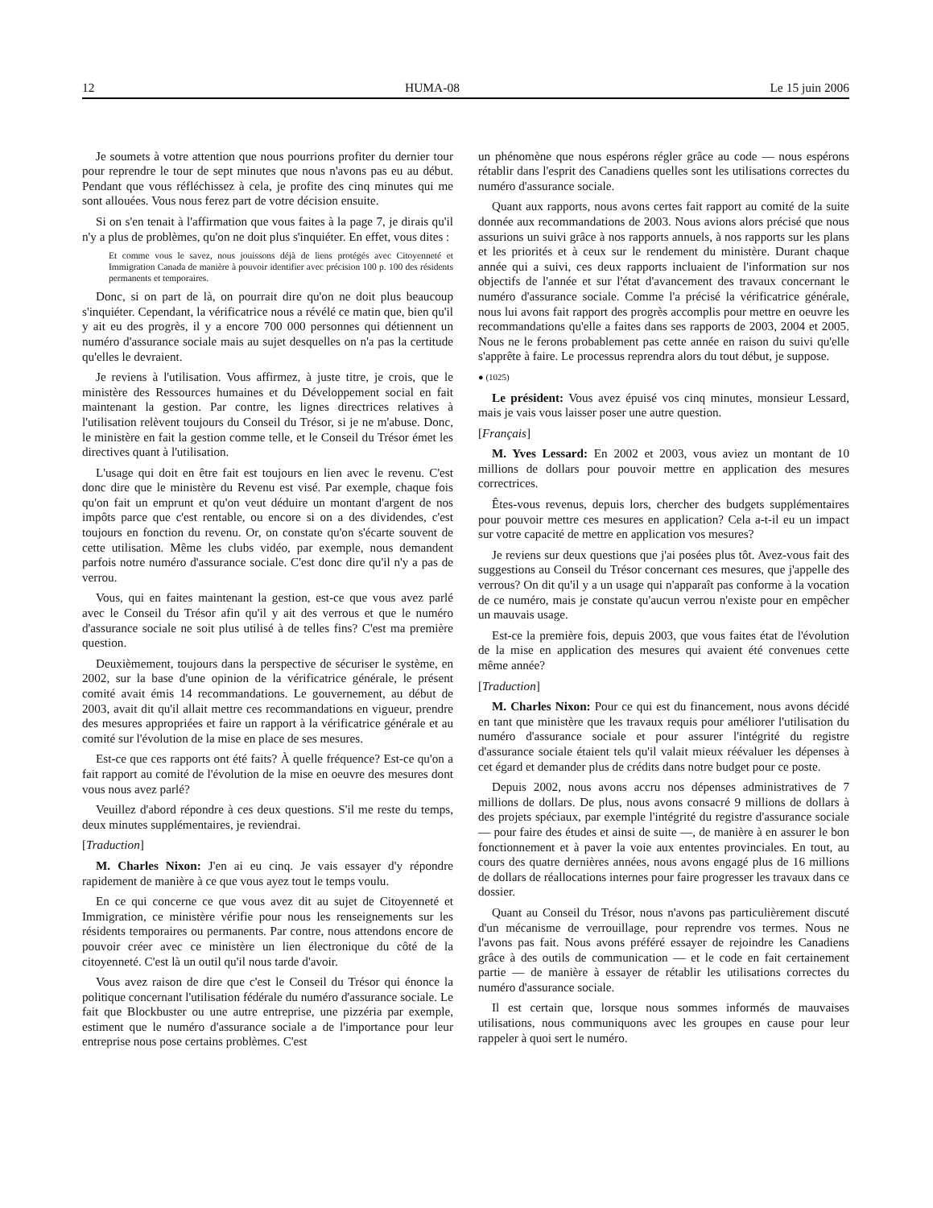12 HUMA-08 Le 15 juin 2006
Je soumets à votre attention que nous pourrions profiter du dernier tour pour reprendre le tour de sept minutes que nous n'avons pas eu au début. Pendant que vous réfléchissez à cela, je profite des cinq minutes qui me sont allouées. Vous nous ferez part de votre décision ensuite.
Si on s'en tenait à l'affirmation que vous faites à la page 7, je dirais qu'il n'y a plus de problèmes, qu'on ne doit plus s'inquiéter. En effet, vous dites :
Et comme vous le savez, nous jouissons déjà de liens protégés avec Citoyenneté et Immigration Canada de manière à pouvoir identifier avec précision 100 p. 100 des résidents permanents et temporaires.
Donc, si on part de là, on pourrait dire qu'on ne doit plus beaucoup s'inquiéter. Cependant, la vérificatrice nous a révélé ce matin que, bien qu'il y ait eu des progrès, il y a encore 700 000 personnes qui détiennent un numéro d'assurance sociale mais au sujet desquelles on n'a pas la certitude qu'elles le devraient.
Je reviens à l'utilisation. Vous affirmez, à juste titre, je crois, que le ministère des Ressources humaines et du Développement social en fait maintenant la gestion. Par contre, les lignes directrices relatives à l'utilisation relèvent toujours du Conseil du Trésor, si je ne m'abuse. Donc, le ministère en fait la gestion comme telle, et le Conseil du Trésor émet les directives quant à l'utilisation.
L'usage qui doit en être fait est toujours en lien avec le revenu. C'est donc dire que le ministère du Revenu est visé. Par exemple, chaque fois qu'on fait un emprunt et qu'on veut déduire un montant d'argent de nos impôts parce que c'est rentable, ou encore si on a des dividendes, c'est toujours en fonction du revenu. Or, on constate qu'on s'écarte souvent de cette utilisation. Même les clubs vidéo, par exemple, nous demandent parfois notre numéro d'assurance sociale. C'est donc dire qu'il n'y a pas de verrou.
Vous, qui en faites maintenant la gestion, est-ce que vous avez parlé avec le Conseil du Trésor afin qu'il y ait des verrous et que le numéro d'assurance sociale ne soit plus utilisé à de telles fins? C'est ma première question.
Deuxièmement, toujours dans la perspective de sécuriser le système, en 2002, sur la base d'une opinion de la vérificatrice générale, le présent comité avait émis 14 recommandations. Le gouvernement, au début de 2003, avait dit qu'il allait mettre ces recommandations en vigueur, prendre des mesures appropriées et faire un rapport à la vérificatrice générale et au comité sur l'évolution de la mise en place de ses mesures.
Est-ce que ces rapports ont été faits? À quelle fréquence? Est-ce qu'on a fait rapport au comité de l'évolution de la mise en oeuvre des mesures dont vous nous avez parlé?
Veuillez d'abord répondre à ces deux questions. S'il me reste du temps, deux minutes supplémentaires, je reviendrai.
[Traduction]
M. Charles Nixon: J'en ai eu cinq. Je vais essayer d'y répondre rapidement de manière à ce que vous ayez tout le temps voulu.
En ce qui concerne ce que vous avez dit au sujet de Citoyenneté et Immigration, ce ministère vérifie pour nous les renseignements sur les résidents temporaires ou permanents. Par contre, nous attendons encore de pouvoir créer avec ce ministère un lien électronique du côté de la citoyenneté. C'est là un outil qu'il nous tarde d'avoir.
Vous avez raison de dire que c'est le Conseil du Trésor qui énonce la politique concernant l'utilisation fédérale du numéro d'assurance sociale. Le fait que Blockbuster ou une autre entreprise, une pizzéria par exemple, estiment que le numéro d'assurance sociale a de l'importance pour leur entreprise nous pose certains problèmes. C'est
un phénomène que nous espérons régler grâce au code — nous espérons rétablir dans l'esprit des Canadiens quelles sont les utilisations correctes du numéro d'assurance sociale.
Quant aux rapports, nous avons certes fait rapport au comité de la suite donnée aux recommandations de 2003. Nous avions alors précisé que nous assurions un suivi grâce à nos rapports annuels, à nos rapports sur les plans et les priorités et à ceux sur le rendement du ministère. Durant chaque année qui a suivi, ces deux rapports incluaient de l'information sur nos objectifs de l'année et sur l'état d'avancement des travaux concernant le numéro d'assurance sociale. Comme l'a précisé la vérificatrice générale, nous lui avons fait rapport des progrès accomplis pour mettre en oeuvre les recommandations qu'elle a faites dans ses rapports de 2003, 2004 et 2005. Nous ne le ferons probablement pas cette année en raison du suivi qu'elle s'apprête à faire. Le processus reprendra alors du tout début, je suppose.
● (1025)
Le président: Vous avez épuisé vos cinq minutes, monsieur Lessard, mais je vais vous laisser poser une autre question.
[Français]
M. Yves Lessard: En 2002 et 2003, vous aviez un montant de 10 millions de dollars pour pouvoir mettre en application des mesures correctrices.
Êtes-vous revenus, depuis lors, chercher des budgets supplémentaires pour pouvoir mettre ces mesures en application? Cela a-t-il eu un impact sur votre capacité de mettre en application vos mesures?
Je reviens sur deux questions que j'ai posées plus tôt. Avez-vous fait des suggestions au Conseil du Trésor concernant ces mesures, que j'appelle des verrous? On dit qu'il y a un usage qui n'apparaît pas conforme à la vocation de ce numéro, mais je constate qu'aucun verrou n'existe pour en empêcher un mauvais usage.
Est-ce la première fois, depuis 2003, que vous faites état de l'évolution de la mise en application des mesures qui avaient été convenues cette même année?
[Traduction]
M. Charles Nixon: Pour ce qui est du financement, nous avons décidé en tant que ministère que les travaux requis pour améliorer l'utilisation du numéro d'assurance sociale et pour assurer l'intégrité du registre d'assurance sociale étaient tels qu'il valait mieux réévaluer les dépenses à cet égard et demander plus de crédits dans notre budget pour ce poste.
Depuis 2002, nous avons accru nos dépenses administratives de 7 millions de dollars. De plus, nous avons consacré 9 millions de dollars à des projets spéciaux, par exemple l'intégrité du registre d'assurance sociale — pour faire des études et ainsi de suite —, de manière à en assurer le bon fonctionnement et à paver la voie aux ententes provinciales. En tout, au cours des quatre dernières années, nous avons engagé plus de 16 millions de dollars de réallocations internes pour faire progresser les travaux dans ce dossier.
Quant au Conseil du Trésor, nous n'avons pas particulièrement discuté d'un mécanisme de verrouillage, pour reprendre vos termes. Nous ne l'avons pas fait. Nous avons préféré essayer de rejoindre les Canadiens grâce à des outils de communication — et le code en fait certainement partie — de manière à essayer de rétablir les utilisations correctes du numéro d'assurance sociale.
Il est certain que, lorsque nous sommes informés de mauvaises utilisations, nous communiquons avec les groupes en cause pour leur rappeler à quoi sert le numéro.